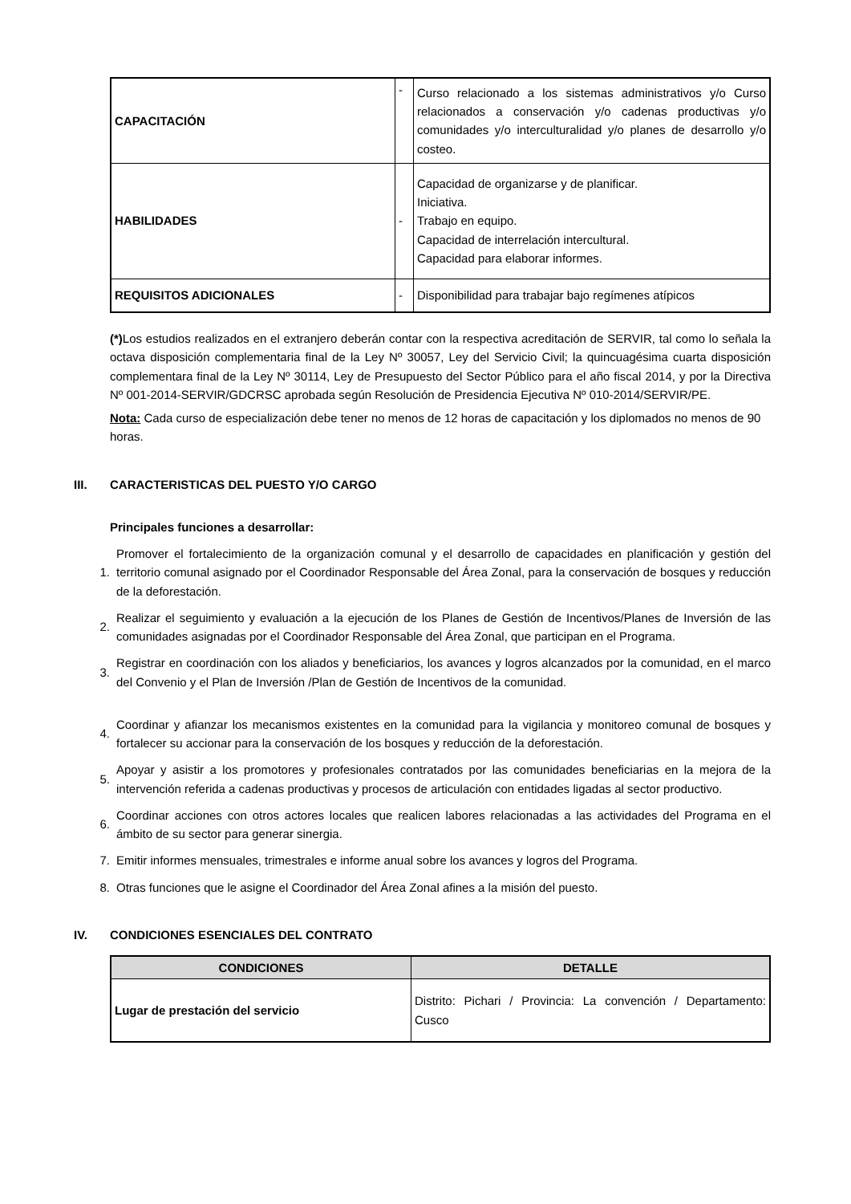| CAPACITACIÓN | - | Curso relacionado a los sistemas administrativos y/o Curso relacionados a conservación y/o cadenas productivas y/o comunidades y/o interculturalidad y/o planes de desarrollo y/o costeo. |
| HABILIDADES | - | Capacidad de organizarse y de planificar. Iniciativa. Trabajo en equipo. Capacidad de interrelación intercultural. Capacidad para elaborar informes. |
| REQUISITOS ADICIONALES | - | Disponibilidad para trabajar bajo regímenes atípicos |
(*) Los estudios realizados en el extranjero deberán contar con la respectiva acreditación de SERVIR, tal como lo señala la octava disposición complementaria final de la Ley Nº 30057, Ley del Servicio Civil; la quincuagésima cuarta disposición complementara final de la Ley Nº 30114, Ley de Presupuesto del Sector Público para el año fiscal 2014, y por la Directiva Nº 001-2014-SERVIR/GDCRSC aprobada según Resolución de Presidencia Ejecutiva Nº 010-2014/SERVIR/PE.
Nota: Cada curso de especialización debe tener no menos de 12 horas de capacitación y los diplomados no menos de 90 horas.
III. CARACTERISTICAS DEL PUESTO Y/O CARGO
Principales funciones a desarrollar:
1. Promover el fortalecimiento de la organización comunal y el desarrollo de capacidades en planificación y gestión del territorio comunal asignado por el Coordinador Responsable del Área Zonal, para la conservación de bosques y reducción de la deforestación.
2. Realizar el seguimiento y evaluación a la ejecución de los Planes de Gestión de Incentivos/Planes de Inversión de las comunidades asignadas por el Coordinador Responsable del Área Zonal, que participan en el Programa.
3. Registrar en coordinación con los aliados y beneficiarios, los avances y logros alcanzados por la comunidad, en el marco del Convenio y el Plan de Inversión /Plan de Gestión de Incentivos de la comunidad.
4. Coordinar y afianzar los mecanismos existentes en la comunidad para la vigilancia y monitoreo comunal de bosques y fortalecer su accionar para la conservación de los bosques y reducción de la deforestación.
5. Apoyar y asistir a los promotores y profesionales contratados por las comunidades beneficiarias en la mejora de la intervención referida a cadenas productivas y procesos de articulación con entidades ligadas al sector productivo.
6. Coordinar acciones con otros actores locales que realicen labores relacionadas a las actividades del Programa en el ámbito de su sector para generar sinergia.
7. Emitir informes mensuales, trimestrales e informe anual sobre los avances y logros del Programa.
8. Otras funciones que le asigne el Coordinador del Área Zonal afines a la misión del puesto.
IV. CONDICIONES ESENCIALES DEL CONTRATO
| CONDICIONES | DETALLE |
| --- | --- |
| Lugar de prestación del servicio | Distrito: Pichari / Provincia: La convención / Departamento: Cusco |